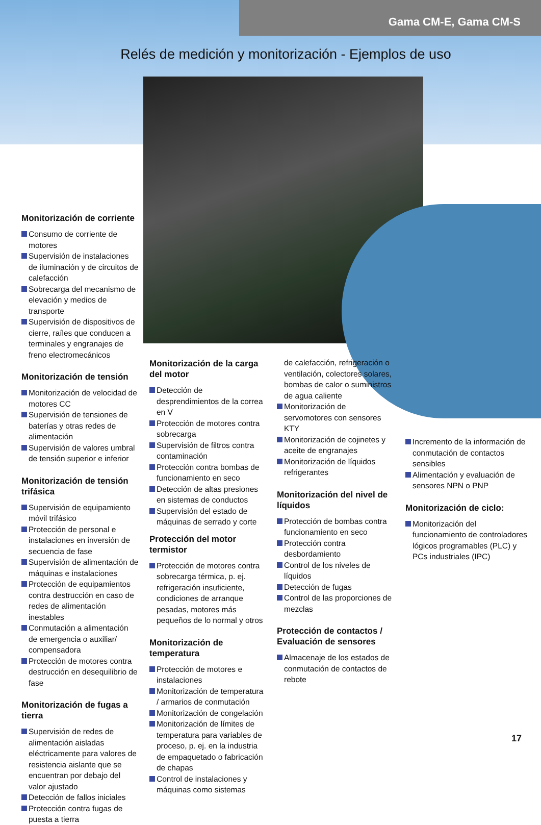Gama CM-E, Gama CM-S
Relés de medición y monitorización - Ejemplos de uso
Monitorización de corriente
Consumo de corriente de motores
Supervisión de instalaciones de iluminación y de circuitos de calefacción
Sobrecarga del mecanismo de elevación y medios de transporte
Supervisión de dispositivos de cierre, raíles que conducen a terminales y engranajes de freno electromecánicos
Monitorización de tensión
Monitorización de velocidad de motores CC
Supervisión de tensiones de baterías y otras redes de alimentación
Supervisión de valores umbral de tensión superior e inferior
Monitorización de tensión trifásica
Supervisión de equipamiento móvil trifásico
Protección de personal e instalaciones en inversión de secuencia de fase
Supervisión de alimentación de máquinas e instalaciones
Protección de equipamientos contra destrucción en caso de redes de alimentación inestables
Conmutación a alimentación de emergencia o auxiliar/ compensadora
Protección de motores contra destrucción en desequilibrio de fase
Monitorización de fugas a tierra
Supervisión de redes de alimentación aisladas eléctricamente para valores de resistencia aislante que se encuentran por debajo del valor ajustado
Detección de fallos iniciales
Protección contra fugas de puesta a tierra
Monitorización de la carga del motor
Detección de desprendimientos de la correa en V
Protección de motores contra sobrecarga
Supervisión de filtros contra contaminación
Protección contra bombas de funcionamiento en seco
Detección de altas presiones en sistemas de conductos
Supervisión del estado de máquinas de serrado y corte
Protección del motor termistor
Protección de motores contra sobrecarga térmica, p. ej. refrigeración insuficiente, condiciones de arranque pesadas, motores más pequeños de lo normal y otros
Monitorización de temperatura
Protección de motores e instalaciones
Monitorización de temperatura / armarios de conmutación
Monitorización de congelación
Monitorización de límites de temperatura para variables de proceso, p. ej. en la industria de empaquetado o fabricación de chapas
Control de instalaciones y máquinas como sistemas
de calefacción, refrigeración o ventilación, colectores solares, bombas de calor o suministros de agua caliente
Monitorización de servomotores con sensores KTY
Monitorización de cojinetes y aceite de engranajes
Monitorización de líquidos refrigerantes
Monitorización del nivel de líquidos
Protección de bombas contra funcionamiento en seco
Protección contra desbordamiento
Control de los niveles de líquidos
Detección de fugas
Control de las proporciones de mezclas
Protección de contactos / Evaluación de sensores
Almacenaje de los estados de conmutación de contactos de rebote
Incremento de la información de conmutación de contactos sensibles
Alimentación y evaluación de sensores NPN o PNP
Monitorización de ciclo:
Monitorización del funcionamiento de controladores lógicos programables (PLC) y PCs industriales (IPC)
17